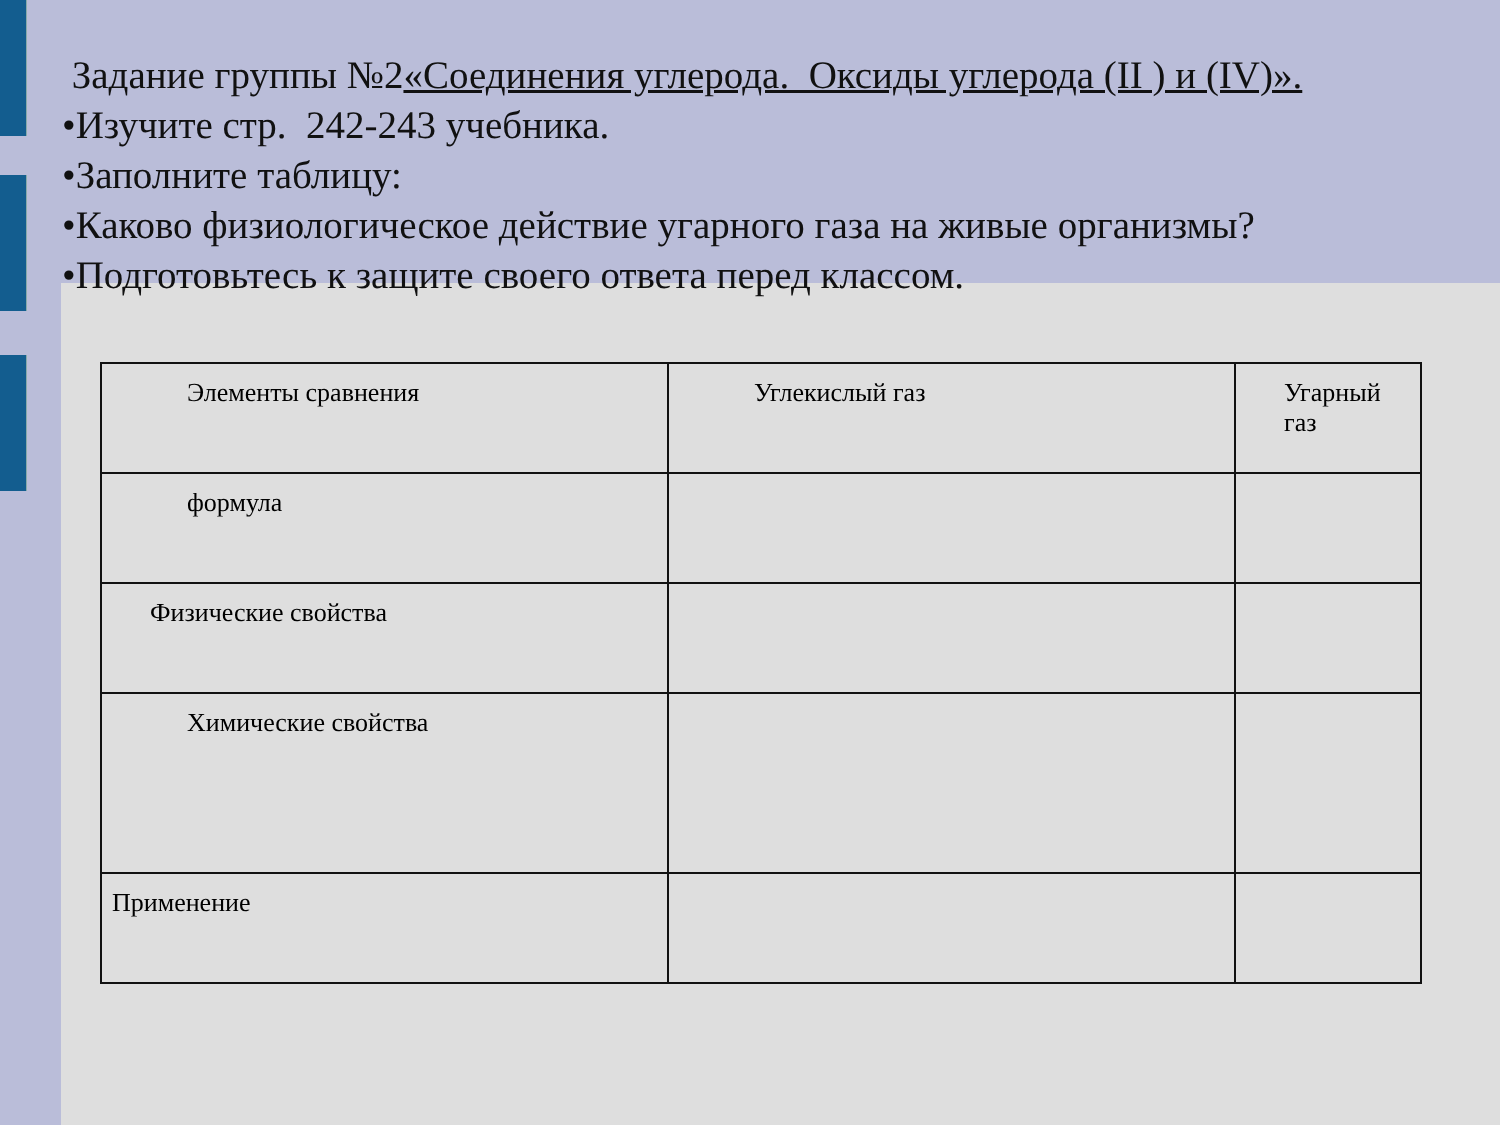Задание группы №2«Соединения углерода. Оксиды углерода (II ) и (IV)».
•Изучите стр. 242-243 учебника.
•Заполните таблицу:
•Каково физиологическое действие угарного газа на живые организмы?
•Подготовьтесь к защите своего ответа перед классом.
| Элементы сравнения | Углекислый газ | Угарный газ |
| формула | | |
| Физические свойства | | |
| Химические свойства | | |
| Применение | | |